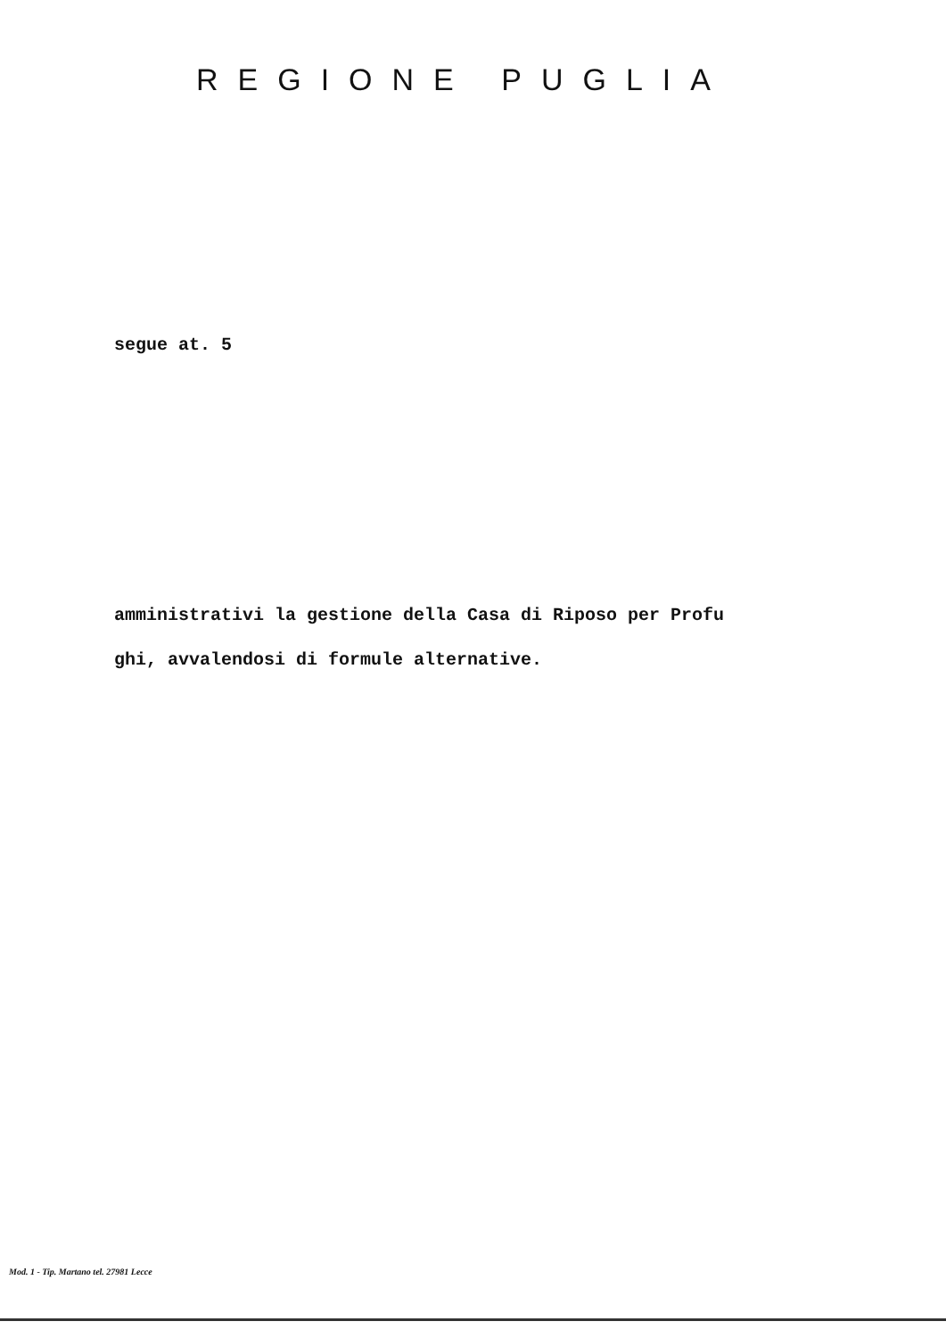REGIONE PUGLIA
segue at. 5
amministrativi la gestione della Casa di Riposo per Profu
ghi, avvalendosi di formule alternative.
Mod. 1 - Tip. Martano tel. 27981 Lecce